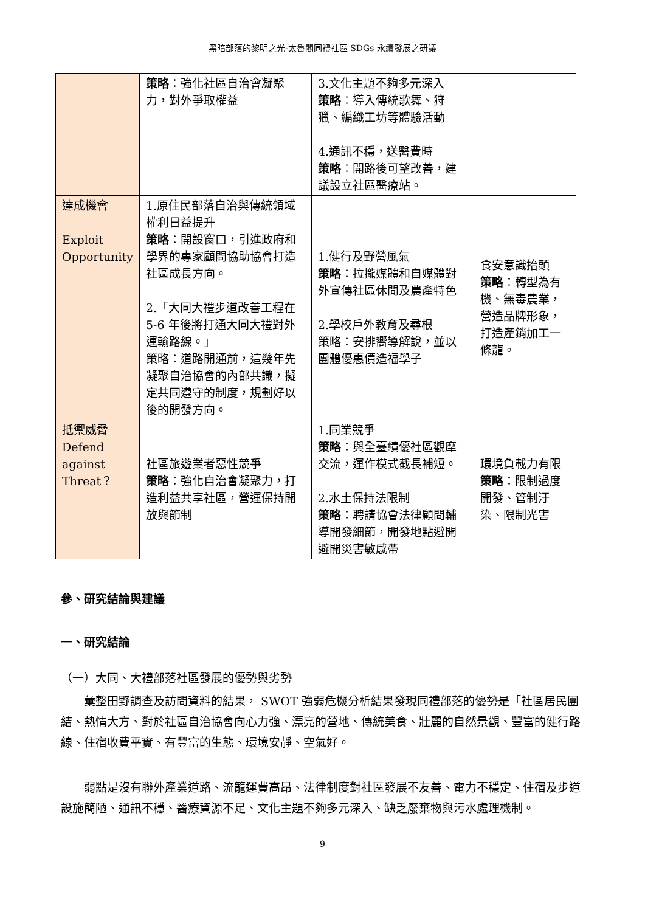黑暗部落的黎明之光-太魯閣同禮社區 SDGs 永續發展之研議
| | 策略 ：強化社區自治會凝聚力，對外爭取權益 | 3.文化主題不夠多元深入 策略 ：導入傳統歌舞、狩獵、編織工坊等體驗活動 4.通訊不穩，送醫費時 策略 ：開路後可望改善，建議設立社區醫療站。 | |
| 達成機會 Exploit Opportunity | 1.原住民部落自治與傳統領域權利日益提升 策略 ：開設窗口，引進政府和學界的專家顧問協助協會打造社區成長方向。 2.「大同大禮步道改善工程在 5-6 年後將打通大同大禮對外運輸路線。」 策略：道路開通前，這幾年先凝聚自治協會的內部共識，擬定共同遵守的制度，規劃好以後的開發方向。 | 1.健行及野營風氣 策略 ：拉攏媒體和自媒體對外宣傳社區休閒及農產特色 2.學校戶外教育及尋根 策略：安排嚮導解說，並以團體優惠價造福學子 | 食安意識抬頭 策略 ：轉型為有機、無毒農業，營造品牌形象，打造產銷加工一條龍。 |
| 抵禦威脅 Defend against Threat？ | 社區旅遊業者惡性競爭 策略 ：強化自治會凝聚力，打造利益共享社區，營運保持開放與節制 | 1.同業競爭 策略 ：與全臺績優社區觀摩交流，運作模式截長補短。 2.水土保持法限制 策略 ：聘請協會法律顧問輔導開發細節，開發地點避開避開災害敏感帶 | 環境負載力有限 策略 ：限制過度開發、管制汙染、限制光害 |
參、研究結論與建議
一、研究結論
（一）大同、大禮部落社區發展的優勢與劣勢
彙整田野調查及訪問資料的結果， SWOT 強弱危機分析結果發現同禮部落的優勢是「社區居民團結、熱情大方、對於社區自治協會向心力強、漂亮的營地、傳統美食、壯麗的自然景觀、豐富的健行路線、住宿收費平實、有豐富的生態、環境安靜、空氣好。
弱點是沒有聯外產業道路、流籠運費高昂、法律制度對社區發展不友善、電力不穩定、住宿及步道設施簡陋、通訊不穩、醫療資源不足、文化主題不夠多元深入、缺乏廢棄物與污水處理機制。
9